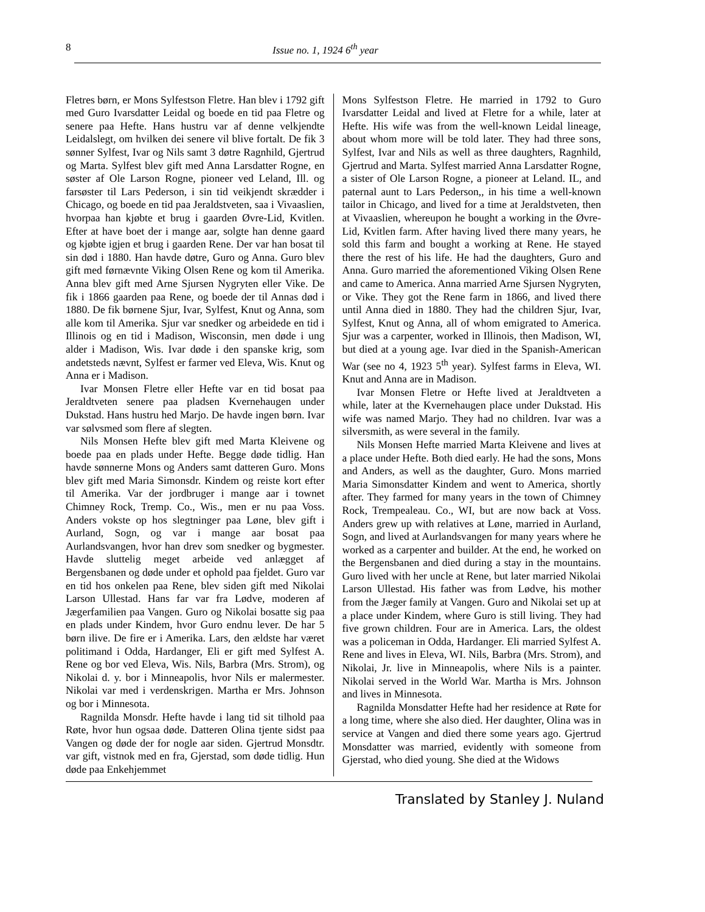8 Issue no. 1, 1924 6<sup>th</sup> year
Fletres børn, er Mons Sylfestson Fletre. Han blev i 1792 gift med Guro Ivarsdatter Leidal og boede en tid paa Fletre og senere paa Hefte. Hans hustru var af denne velkjendte Leidalslegt, om hvilken dei senere vil blive fortalt. De fik 3 sønner Sylfest, Ivar og Nils samt 3 døtre Ragnhild, Gjertrud og Marta. Sylfest blev gift med Anna Larsdatter Rogne, en søster af Ole Larson Rogne, pioneer ved Leland, Ill. og farsøster til Lars Pederson, i sin tid veikjendt skrædder i Chicago, og boede en tid paa Jeraldstveten, saa i Vivaaslien, hvorpaa han kjøbte et brug i gaarden Øvre-Lid, Kvitlen. Efter at have boet der i mange aar, solgte han denne gaard og kjøbte igjen et brug i gaarden Rene. Der var han bosat til sin død i 1880. Han havde døtre, Guro og Anna. Guro blev gift med førnævnte Viking Olsen Rene og kom til Amerika. Anna blev gift med Arne Sjursen Nygryten eller Vike. De fik i 1866 gaarden paa Rene, og boede der til Annas død i 1880. De fik børnene Sjur, Ivar, Sylfest, Knut og Anna, som alle kom til Amerika. Sjur var snedker og arbeidede en tid i Illinois og en tid i Madison, Wisconsin, men døde i ung alder i Madison, Wis. Ivar døde i den spanske krig, som andetsteds nævnt, Sylfest er farmer ved Eleva, Wis. Knut og Anna er i Madison.
Ivar Monsen Fletre eller Hefte var en tid bosat paa Jeraldtveten senere paa pladsen Kvernehaugen under Dukstad. Hans hustru hed Marjo. De havde ingen børn. Ivar var sølvsmed som flere af slegten.
Nils Monsen Hefte blev gift med Marta Kleivene og boede paa en plads under Hefte. Begge døde tidlig. Han havde sønnerne Mons og Anders samt datteren Guro. Mons blev gift med Maria Simonsdr. Kindem og reiste kort efter til Amerika. Var der jordbruger i mange aar i townet Chimney Rock, Tremp. Co., Wis., men er nu paa Voss. Anders vokste op hos slegtninger paa Løne, blev gift i Aurland, Sogn, og var i mange aar bosat paa Aurlandsvangen, hvor han drev som snedker og bygmester. Havde sluttelig meget arbeide ved anlægget af Bergensbanen og døde under et ophold paa fjeldet. Guro var en tid hos onkelen paa Rene, blev siden gift med Nikolai Larson Ullestad. Hans far var fra Lødve, moderen af Jægerfamilien paa Vangen. Guro og Nikolai bosatte sig paa en plads under Kindem, hvor Guro endnu lever. De har 5 børn ilive. De fire er i Amerika. Lars, den ældste har været politimand i Odda, Hardanger, Eli er gift med Sylfest A. Rene og bor ved Eleva, Wis. Nils, Barbra (Mrs. Strom), og Nikolai d. y. bor i Minneapolis, hvor Nils er malermester. Nikolai var med i verdenskrigen. Martha er Mrs. Johnson og bor i Minnesota.
Ragnilda Monsdr. Hefte havde i lang tid sit tilhold paa Røte, hvor hun ogsaa døde. Datteren Olina tjente sidst paa Vangen og døde der for nogle aar siden. Gjertrud Monsdtr. var gift, vistnok med en fra, Gjerstad, som døde tidlig. Hun døde paa Enkehjemmet
Mons Sylfestson Fletre. He married in 1792 to Guro Ivarsdatter Leidal and lived at Fletre for a while, later at Hefte. His wife was from the well-known Leidal lineage, about whom more will be told later. They had three sons, Sylfest, Ivar and Nils as well as three daughters, Ragnhild, Gjertrud and Marta. Sylfest married Anna Larsdatter Rogne, a sister of Ole Larson Rogne, a pioneer at Leland. IL, and paternal aunt to Lars Pederson,, in his time a well-known tailor in Chicago, and lived for a time at Jeraldstveten, then at Vivaaslien, whereupon he bought a working in the Øvre-Lid, Kvitlen farm. After having lived there many years, he sold this farm and bought a working at Rene. He stayed there the rest of his life. He had the daughters, Guro and Anna. Guro married the aforementioned Viking Olsen Rene and came to America. Anna married Arne Sjursen Nygryten, or Vike. They got the Rene farm in 1866, and lived there until Anna died in 1880. They had the children Sjur, Ivar, Sylfest, Knut og Anna, all of whom emigrated to America. Sjur was a carpenter, worked in Illinois, then Madison, WI, but died at a young age. Ivar died in the Spanish-American War (see no 4, 1923 5<sup>th</sup> year). Sylfest farms in Eleva, WI. Knut and Anna are in Madison.
Ivar Monsen Fletre or Hefte lived at Jeraldtveten a while, later at the Kvernehaugen place under Dukstad. His wife was named Marjo. They had no children. Ivar was a silversmith, as were several in the family.
Nils Monsen Hefte married Marta Kleivene and lives at a place under Hefte. Both died early. He had the sons, Mons and Anders, as well as the daughter, Guro. Mons married Maria Simonsdatter Kindem and went to America, shortly after. They farmed for many years in the town of Chimney Rock, Trempealeau. Co., WI, but are now back at Voss. Anders grew up with relatives at Løne, married in Aurland, Sogn, and lived at Aurlandsvangen for many years where he worked as a carpenter and builder. At the end, he worked on the Bergensbanen and died during a stay in the mountains. Guro lived with her uncle at Rene, but later married Nikolai Larson Ullestad. His father was from Lødve, his mother from the Jæger family at Vangen. Guro and Nikolai set up at a place under Kindem, where Guro is still living. They had five grown children. Four are in America. Lars, the oldest was a policeman in Odda, Hardanger. Eli married Sylfest A. Rene and lives in Eleva, WI. Nils, Barbra (Mrs. Strom), and Nikolai, Jr. live in Minneapolis, where Nils is a painter. Nikolai served in the World War. Martha is Mrs. Johnson and lives in Minnesota.
Ragnilda Monsdatter Hefte had her residence at Røte for a long time, where she also died. Her daughter, Olina was in service at Vangen and died there some years ago. Gjertrud Monsdatter was married, evidently with someone from Gjerstad, who died young. She died at the Widows
Translated by Stanley J. Nuland